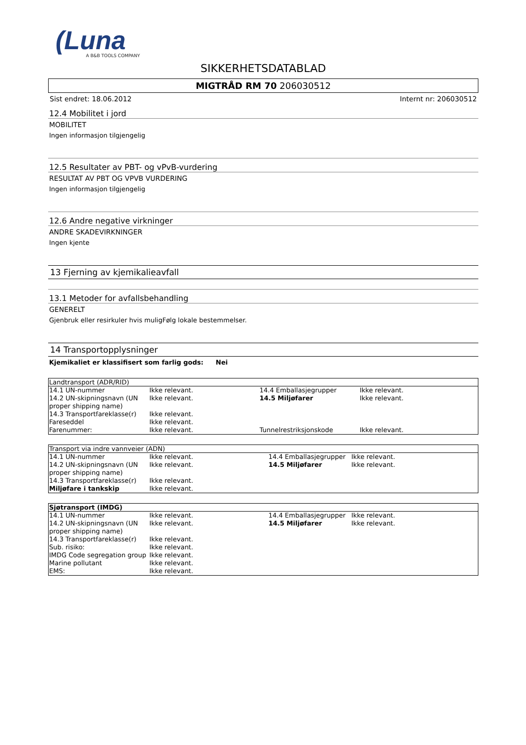(Luna
A B&B TOOLS COMPANY
SIKKERHETSDATABLAD
MIGTRÅD RM 70 206030512
Sist endret: 18.06.2012 Internt nr: 206030512
12.4 Mobilitet i jord
MOBILITET
Ingen informasjon tilgjengelig
12.5 Resultater av PBT- og vPvB-vurdering
RESULTAT AV PBT OG VPVB VURDERING
Ingen informasjon tilgjengelig
12.6 Andre negative virkninger
ANDRE SKADEVIRKNINGER
Ingen kjente
13 Fjerning av kjemikalieavfall
13.1 Metoder for avfallsbehandling
GENERELT
Gjenbruk eller resirkuler hvis muligFølg lokale bestemmelser.
14 Transportopplysninger
Kjemikaliet er klassifisert som farlig gods: Nei
| Landtransport (ADR/RID) | | | |
| --- | --- | --- | --- |
| 14.1 UN-nummer | Ikke relevant. | 14.4 Emballasjegrupper | Ikke relevant. |
| 14.2 UN-skipningsnavn (UN proper shipping name) | Ikke relevant. | 14.5 Miljøfarer | Ikke relevant. |
| 14.3 Transportfareklasse(r) | Ikke relevant. | | |
| Fareseddel | Ikke relevant. | | |
| Farenummer: | Ikke relevant. | Tunnelrestriksjonskode | Ikke relevant. |
| Transport via indre vannveier (ADN) | | | |
| --- | --- | --- | --- |
| 14.1 UN-nummer | Ikke relevant. | 14.4 Emballasjegrupper | Ikke relevant. |
| 14.2 UN-skipningsnavn (UN proper shipping name) | Ikke relevant. | 14.5 Miljøfarer | Ikke relevant. |
| 14.3 Transportfareklasse(r) | Ikke relevant. | | |
| Miljøfare i tankskip | Ikke relevant. | | |
| Sjøtransport (IMDG) | | | |
| --- | --- | --- | --- |
| 14.1 UN-nummer | Ikke relevant. | 14.4 Emballasjegrupper | Ikke relevant. |
| 14.2 UN-skipningsnavn (UN proper shipping name) | Ikke relevant. | 14.5 Miljøfarer | Ikke relevant. |
| 14.3 Transportfareklasse(r) | Ikke relevant. | | |
| Sub. risiko: | Ikke relevant. | | |
| IMDG Code segregation group | Ikke relevant. | | |
| Marine pollutant | Ikke relevant. | | |
| EMS: | Ikke relevant. | | |